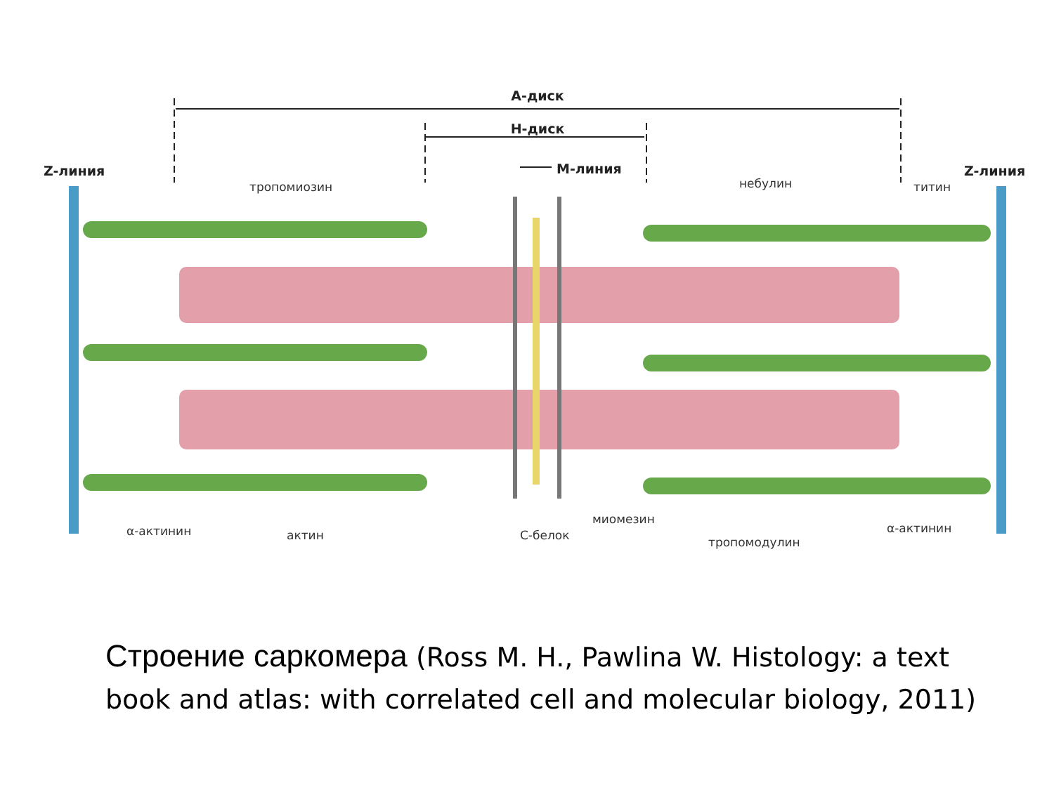А-диск
H-диск
M-линия
Z-линия
Z-линия
α-актинин
актин
тропомиозин
небулин
титин
С-белок
миомезин
тропомодулин
α-актинин
Строение саркомера (Ross M. H., Pawlina W. Histology: a text book and atlas: with correlated cell and molecular biology, 2011)